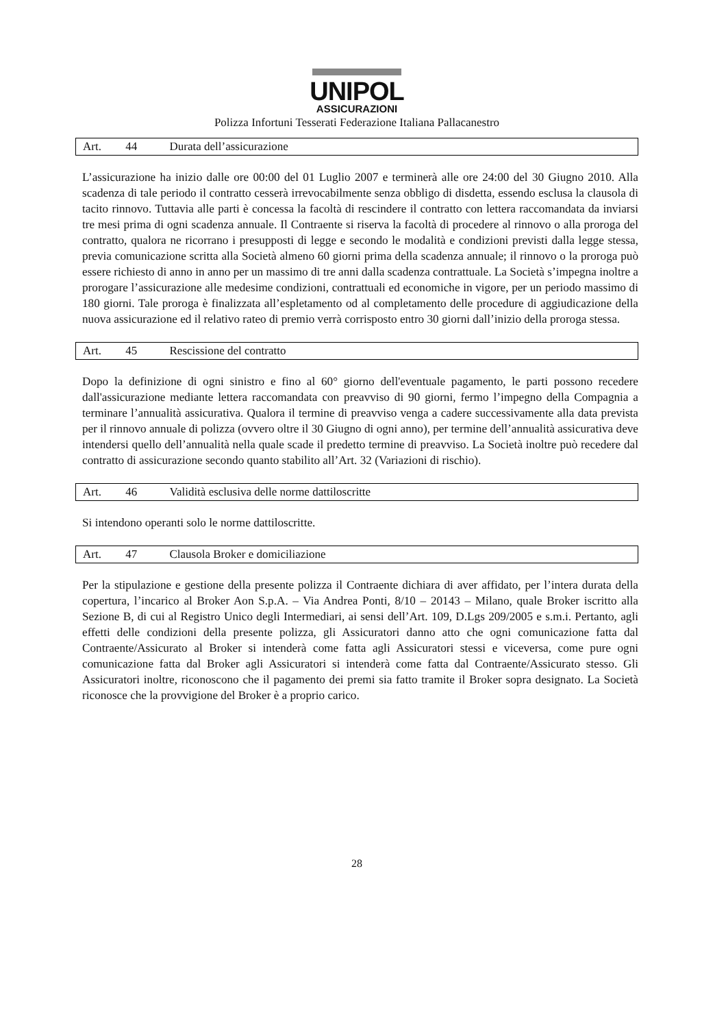UNIPOL
ASSICURAZIONI
Polizza Infortuni Tesserati Federazione Italiana Pallacanestro
Art. 44 Durata dell’assicurazione
L’assicurazione ha inizio dalle ore 00:00 del 01 Luglio 2007 e terminerà alle ore 24:00 del 30 Giugno 2010. Alla scadenza di tale periodo il contratto cesserà irrevocabilmente senza obbligo di disdetta, essendo esclusa la clausola di tacito rinnovo. Tuttavia alle parti è concessa la facoltà di rescindere il contratto con lettera raccomandata da inviarsi tre mesi prima di ogni scadenza annuale. Il Contraente si riserva la facoltà di procedere al rinnovo o alla proroga del contratto, qualora ne ricorrano i presupposti di legge e secondo le modalità e condizioni previsti dalla legge stessa, previa comunicazione scritta alla Società almeno 60 giorni prima della scadenza annuale; il rinnovo o la proroga può essere richiesto di anno in anno per un massimo di tre anni dalla scadenza contrattuale. La Società s’impegna inoltre a prorogare l’assicurazione alle medesime condizioni, contrattuali ed economiche in vigore, per un periodo massimo di 180 giorni. Tale proroga è finalizzata all’espletamento od al completamento delle procedure di aggiudicazione della nuova assicurazione ed il relativo rateo di premio verrà corrisposto entro 30 giorni dall’inizio della proroga stessa.
Art. 45 Rescissione del contratto
Dopo la definizione di ogni sinistro e fino al 60° giorno dell'eventuale pagamento, le parti possono recedere dall'assicurazione mediante lettera raccomandata con preavviso di 90 giorni, fermo l’impegno della Compagnia a terminare l’annualità assicurativa. Qualora il termine di preavviso venga a cadere successivamente alla data prevista per il rinnovo annuale di polizza (ovvero oltre il 30 Giugno di ogni anno), per termine dell’annualità assicurativa deve intendersi quello dell’annualità nella quale scade il predetto termine di preavviso. La Società inoltre può recedere dal contratto di assicurazione secondo quanto stabilito all’Art. 32 (Variazioni di rischio).
Art. 46 Validità esclusiva delle norme dattiloscritte
Si intendono operanti solo le norme dattiloscritte.
Art. 47 Clausola Broker e domiciliazione
Per la stipulazione e gestione della presente polizza il Contraente dichiara di aver affidato, per l’intera durata della copertura, l’incarico al Broker Aon S.p.A. – Via Andrea Ponti, 8/10 – 20143 – Milano, quale Broker iscritto alla Sezione B, di cui al Registro Unico degli Intermediari, ai sensi dell’Art. 109, D.Lgs 209/2005 e s.m.i. Pertanto, agli effetti delle condizioni della presente polizza, gli Assicuratori danno atto che ogni comunicazione fatta dal Contraente/Assicurato al Broker si intenderà come fatta agli Assicuratori stessi e viceversa, come pure ogni comunicazione fatta dal Broker agli Assicuratori si intenderà come fatta dal Contraente/Assicurato stesso. Gli Assicuratori inoltre, riconoscono che il pagamento dei premi sia fatto tramite il Broker sopra designato. La Società riconosce che la provvigione del Broker è a proprio carico.
28